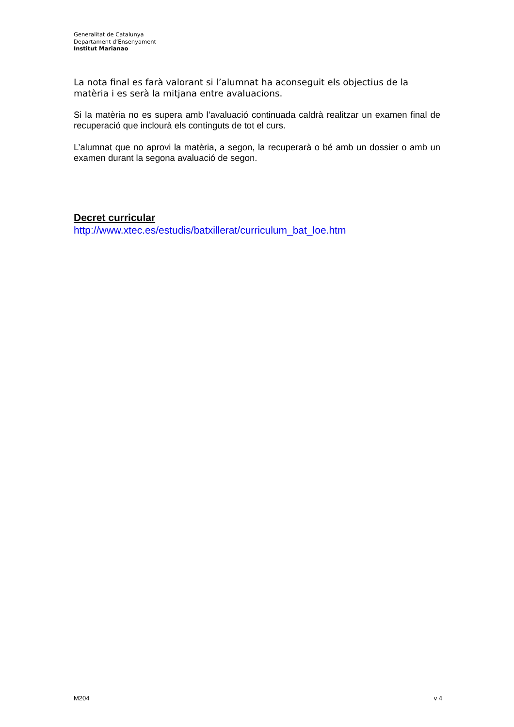Generalitat de Catalunya
Departament d’Ensenyament
Institut Marianao
La nota final es farà valorant si l’alumnat ha aconseguit els objectius de la matèria i es serà la mitjana entre avaluacions.
Si la matèria no es supera amb l’avaluació continuada caldrà realitzar un examen final de recuperació que inclourà els continguts de tot el curs.
L’alumnat que no aprovi la matèria, a segon, la recuperarà o bé amb un dossier o amb un examen durant la segona avaluació de segon.
Decret curricular
http://www.xtec.es/estudis/batxillerat/curriculum_bat_loe.htm
M204 v 4